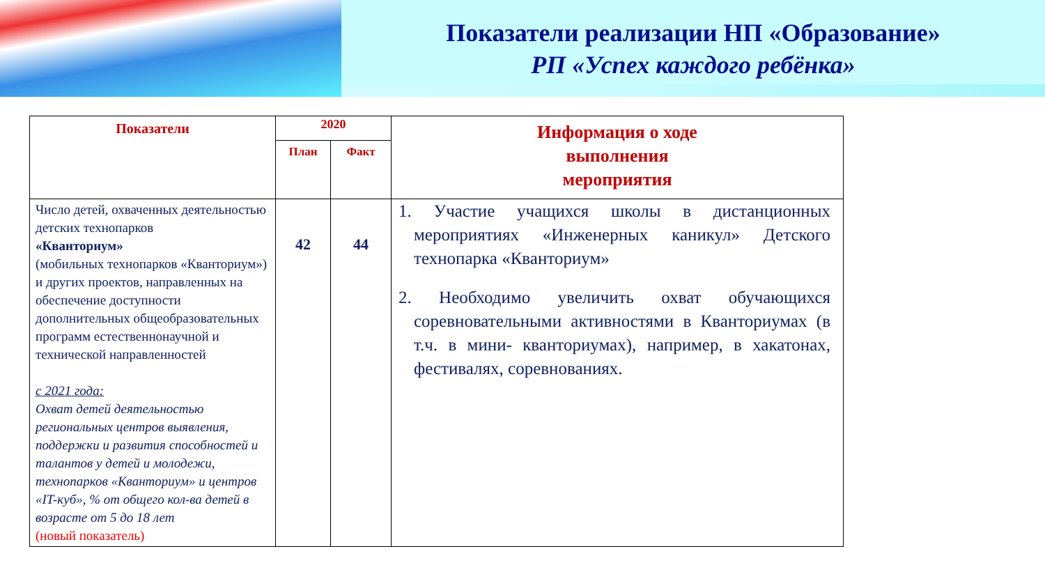Показатели реализации НП «Образование»
РП «Успех каждого ребёнка»
| Показатели | 2020 | | Информация о ходе выполнения мероприятия |
| --- | --- | --- | --- |
| | План | Факт | |
| Число детей, охваченных деятельностью детских технопарков «Кванториум» (мобильных технопарков «Кванториум») и других проектов, направленных на обеспечение доступности дополнительных общеобразовательных программ естественнонаучной и технической направленностей с 2021 года: Охват детей деятельностью региональных центров выявления, поддержки и развития способностей и талантов у детей и молодежи, технопарков «Кванториум» и центров «IT-куб», % от общего кол-ва детей в возрасте от 5 до 18 лет (новый показатель) | 42 | 44 | 1. Участие учащихся школы в дистанционных мероприятиях «Инженерных каникул» Детского технопарка «Кванториум» 2. Необходимо увеличить охват обучающихся соревновательными активностями в Кванториумах (в т.ч. в мини- кванториумах), например, в хакатонах, фестивалях, соревнованиях. |